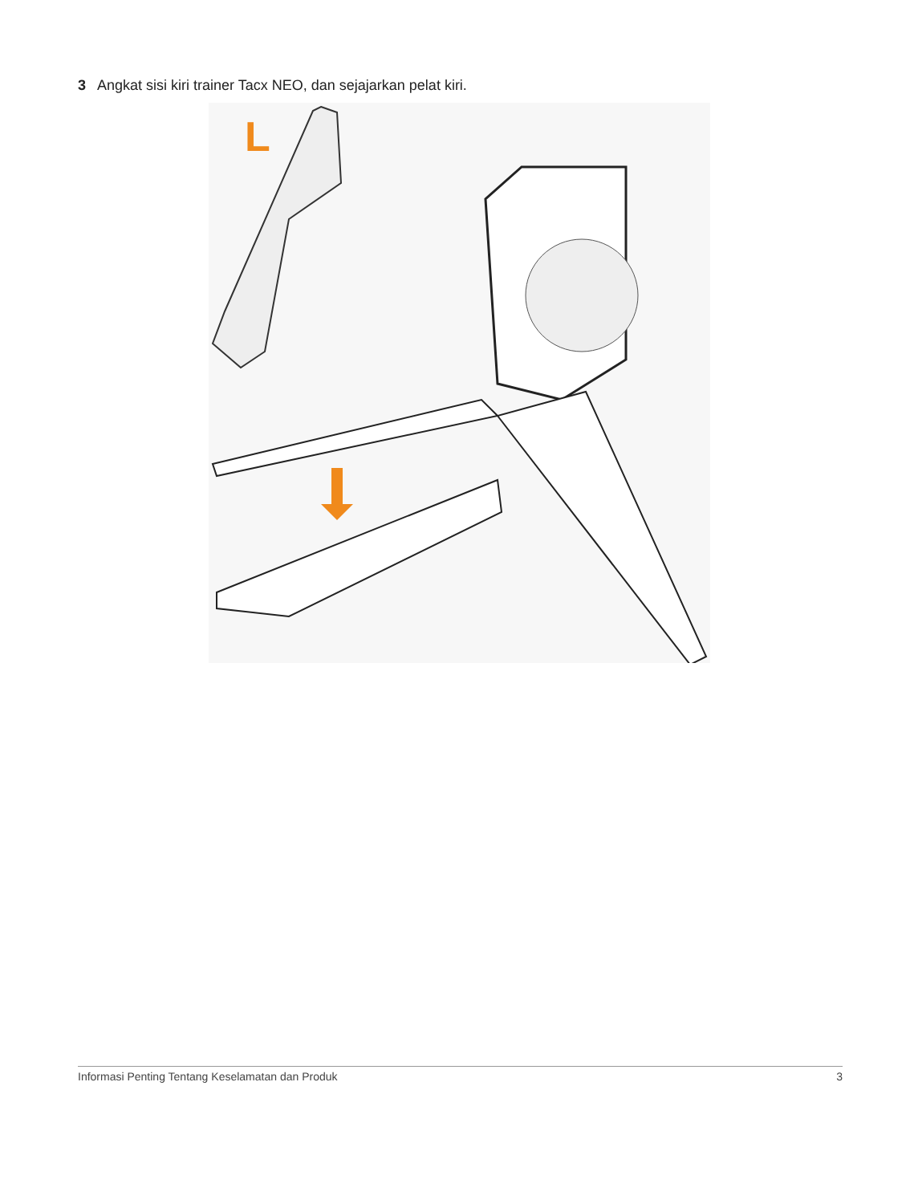3 Angkat sisi kiri trainer Tacx NEO, dan sejajarkan pelat kiri.
L
Informasi Penting Tentang Keselamatan dan Produk 3